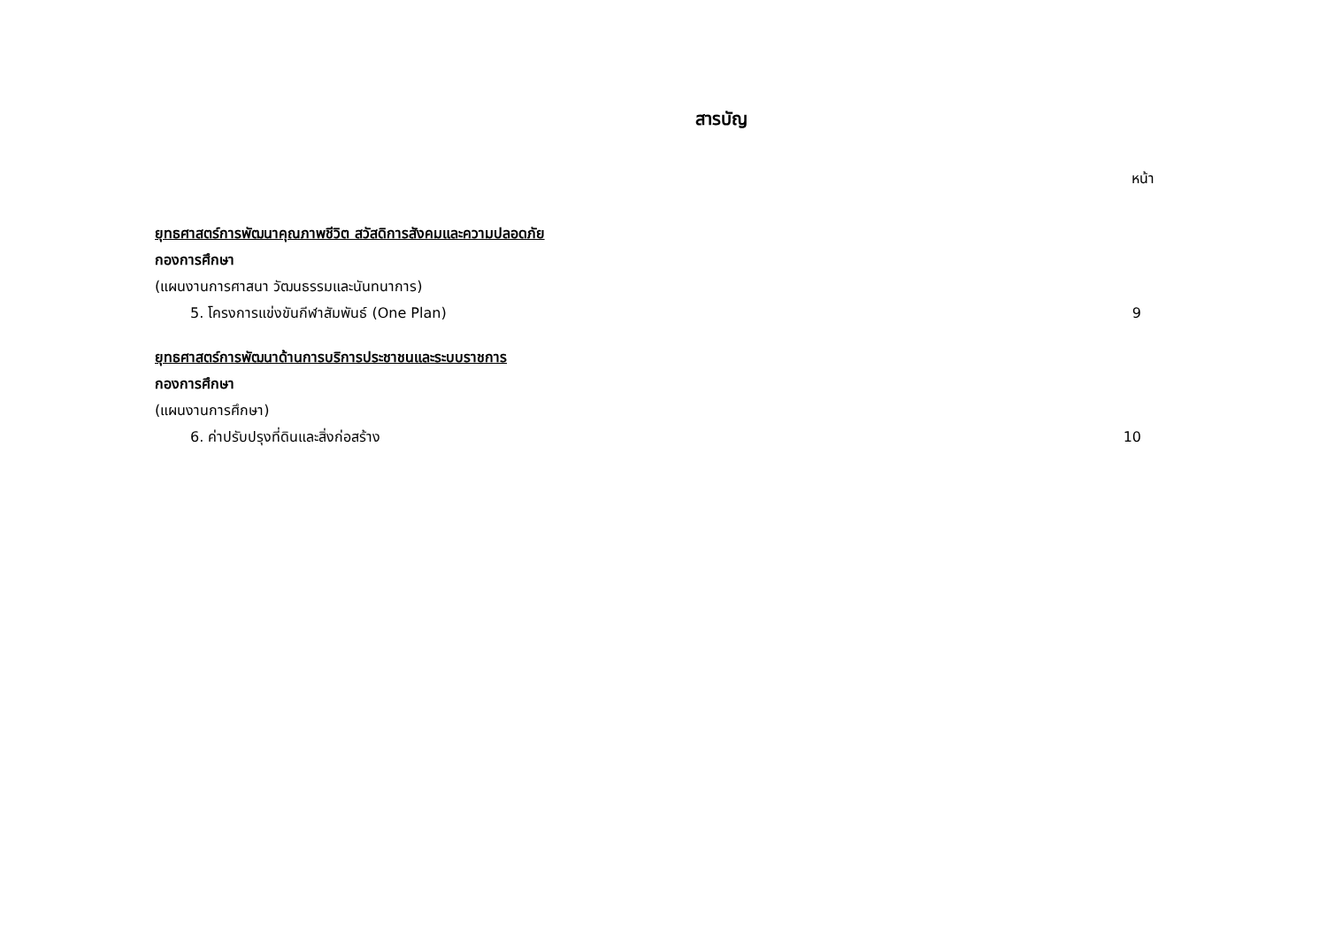สารบัญ
หน้า
ยุทธศาสตร์การพัฒนาคุณภาพชีวิต สวัสดิการสังคมและความปลอดภัย
กองการศึกษา
(แผนงานการศาสนา วัฒนธรรมและนันทนาการ)
5. โครงการแข่งขันกีฬาสัมพันธ์ (One Plan) 9
ยุทธศาสตร์การพัฒนาด้านการบริการประชาชนและระบบราชการ
กองการศึกษา
(แผนงานการศึกษา)
6. ค่าปรับปรุงที่ดินและสิ่งก่อสร้าง 10